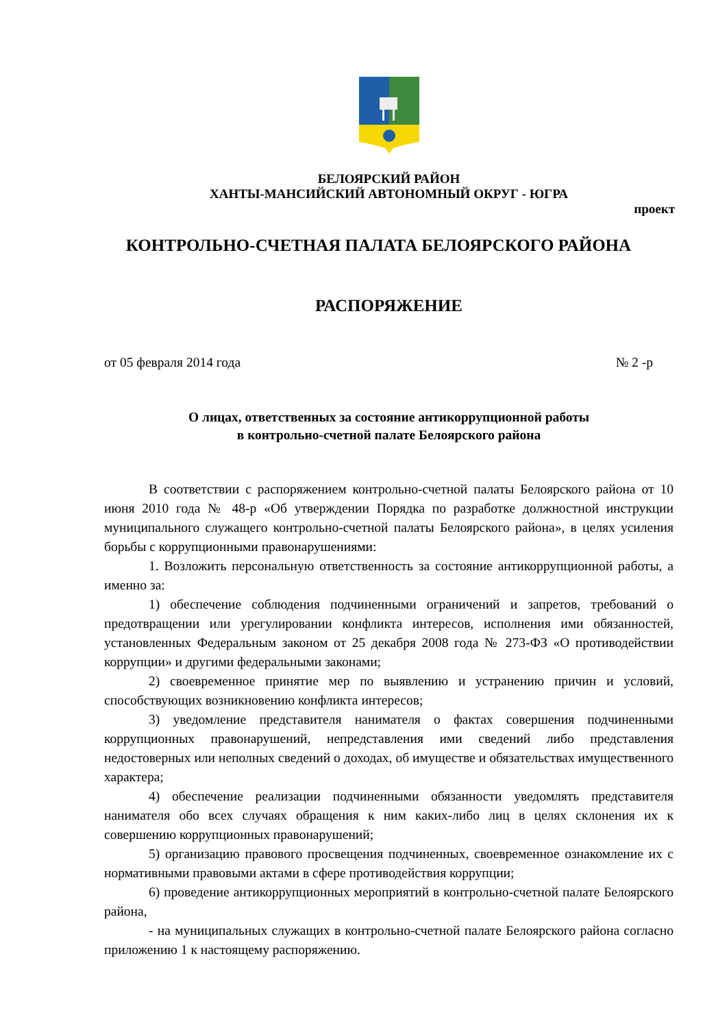БЕЛОЯРСКИЙ РАЙОН
ХАНТЫ-МАНСИЙСКИЙ АВТОНОМНЫЙ ОКРУГ - ЮГРА
проект
КОНТРОЛЬНО-СЧЕТНАЯ ПАЛАТА БЕЛОЯРСКОГО РАЙОНА
РАСПОРЯЖЕНИЕ
от 05 февраля 2014 года № 2 -р
О лицах, ответственных за состояние антикоррупционной работы
в контрольно-счетной палате Белоярского района
В соответствии с распоряжением контрольно-счетной палаты Белоярского района от 10 июня 2010 года № 48-р «Об утверждении Порядка по разработке должностной инструкции муниципального служащего контрольно-счетной палаты Белоярского района», в целях усиления борьбы с коррупционными правонарушениями:
1. Возложить персональную ответственность за состояние антикоррупционной работы, а именно за:
1) обеспечение соблюдения подчиненными ограничений и запретов, требований о предотвращении или урегулировании конфликта интересов, исполнения ими обязанностей, установленных Федеральным законом от 25 декабря 2008 года № 273-ФЗ «О противодействии коррупции» и другими федеральными законами;
2) своевременное принятие мер по выявлению и устранению причин и условий, способствующих возникновению конфликта интересов;
3) уведомление представителя нанимателя о фактах совершения подчиненными коррупционных правонарушений, непредставления ими сведений либо представления недостоверных или неполных сведений о доходах, об имуществе и обязательствах имущественного характера;
4) обеспечение реализации подчиненными обязанности уведомлять представителя нанимателя обо всех случаях обращения к ним каких-либо лиц в целях склонения их к совершению коррупционных правонарушений;
5) организацию правового просвещения подчиненных, своевременное ознакомление их с нормативными правовыми актами в сфере противодействия коррупции;
6) проведение антикоррупционных мероприятий в контрольно-счетной палате Белоярского района,
- на муниципальных служащих в контрольно-счетной палате Белоярского района согласно приложению 1 к настоящему распоряжению.